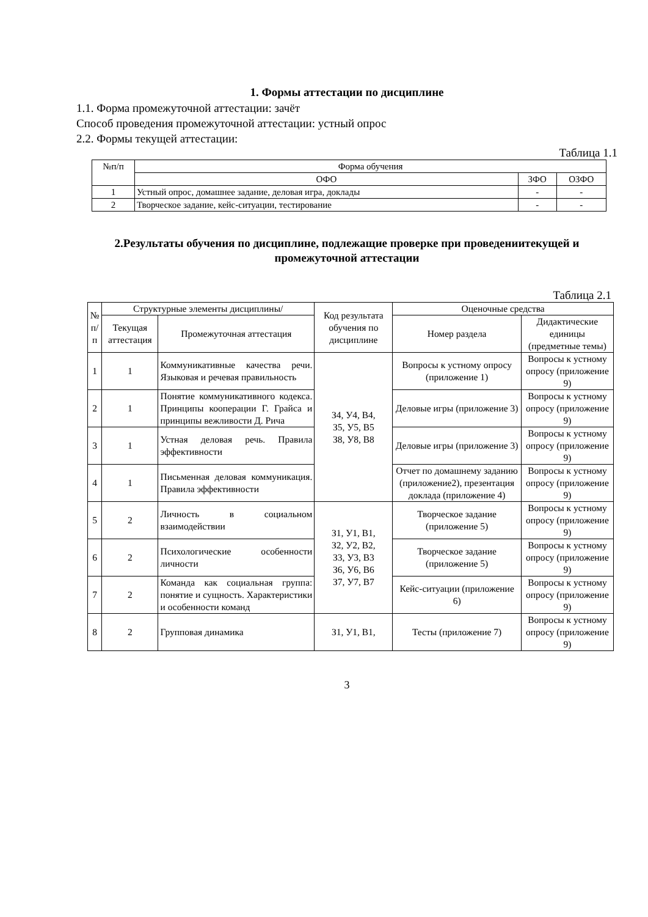1. Формы аттестации по дисциплине
1.1. Форма промежуточной аттестации: зачёт
Способ проведения промежуточной аттестации: устный опрос
2.2. Формы текущей аттестации:
Таблица 1.1
| №п/п | Форма обучения | | |
| --- | --- | --- | --- |
| | ОФО | ЗФО | ОЗФО |
| 1 | Устный опрос, домашнее задание, деловая игра, доклады | - | - |
| 2 | Творческое задание, кейс-ситуации, тестирование | - | - |
2.Результаты обучения по дисциплине, подлежащие проверке при проведениитекущей и промежуточной аттестации
Таблица 2.1
| № п/п | Структурные элементы дисциплины/ | | Код результата обучения по дисциплине | Оценочные средства | |
| --- | --- | --- | --- | --- | --- |
| | Текущая аттестация | Промежуточная аттестация | | | |
| | | | | Номер раздела | Дидактические единицы (предметные темы) |
| 1 | 1 | Коммуникативные качества речи. Языковая и речевая правильность | З4, У4, В4, З5, У5, В5 З8, У8, В8 | Вопросы к устному опросу (приложение 1) | Вопросы к устному опросу (приложение 9) |
| 2 | 1 | Понятие коммуникативного кодекса. Принципы кооперации Г. Грайса и принципы вежливости Д. Рича | | Деловые игры (приложение 3) | Вопросы к устному опросу (приложение 9) |
| 3 | 1 | Устная деловая речь. Правила эффективности | | Деловые игры (приложение 3) | Вопросы к устному опросу (приложение 9) |
| 4 | 1 | Письменная деловая коммуникация. Правила эффективности | | Отчет по домашнему заданию (приложение2), презентация доклада (приложение 4) | Вопросы к устному опросу (приложение 9) |
| 5 | 2 | Личность в социальном взаимодействии | З1, У1, В1, З2, У2, В2, З3, У3, В3 З6, У6, В6 З7, У7, В7 | Творческое задание (приложение 5) | Вопросы к устному опросу (приложение 9) |
| 6 | 2 | Психологические особенности личности | | Творческое задание (приложение 5) | Вопросы к устному опросу (приложение 9) |
| 7 | 2 | Команда как социальная группа: понятие и сущность. Характеристики и особенности команд | | Кейс-ситуации (приложение 6) | Вопросы к устному опросу (приложение 9) |
| 8 | 2 | Групповая динамика | З1, У1, В1, | Тесты (приложение 7) | Вопросы к устному опросу (приложение 9) |
3